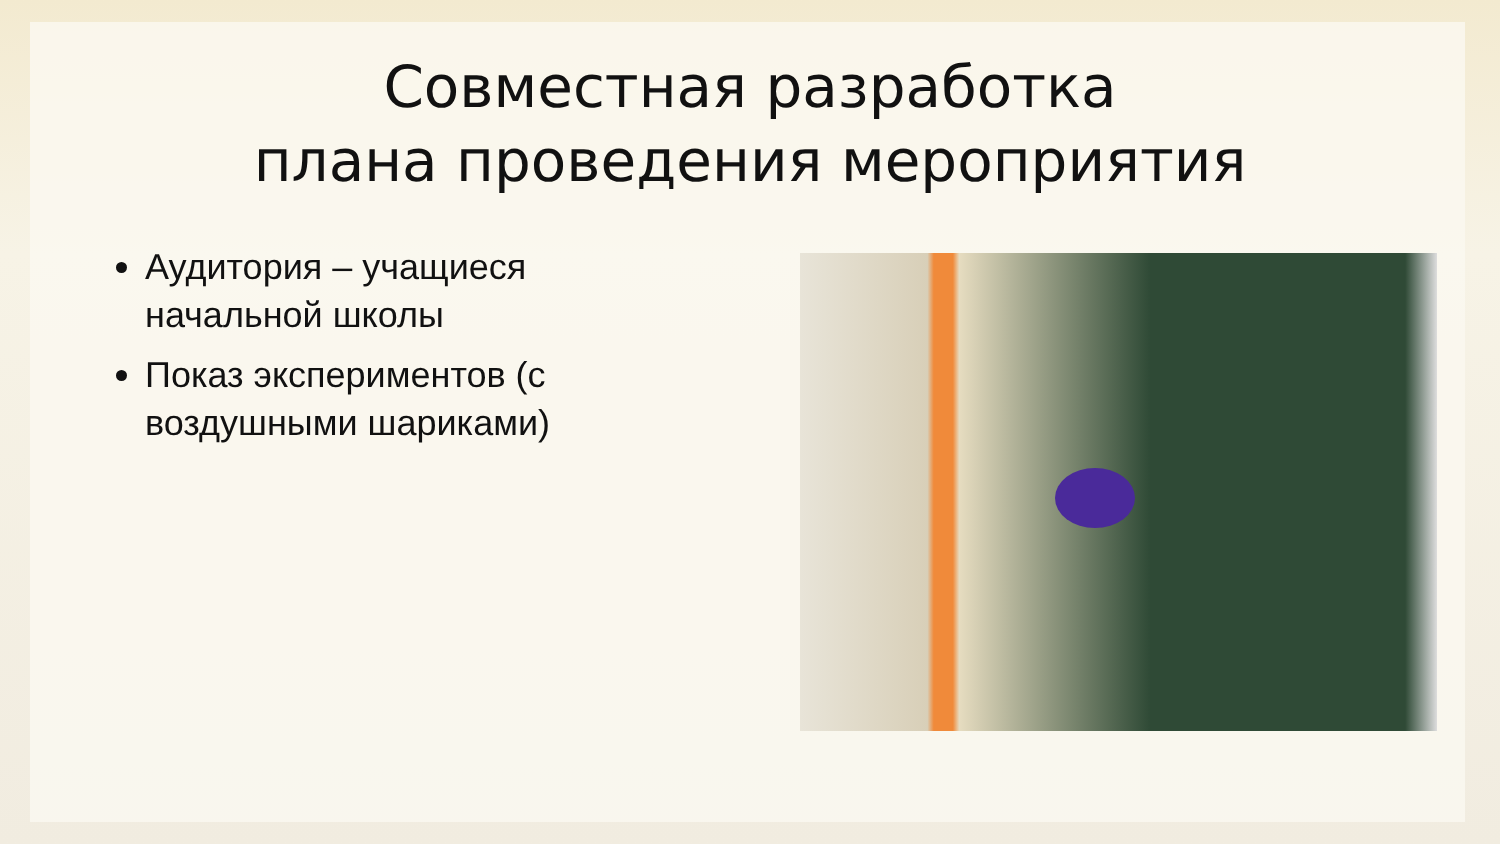Совместная разработка
плана проведения мероприятия
Аудитория – учащиеся начальной школы
Показ экспериментов (с воздушными шариками)